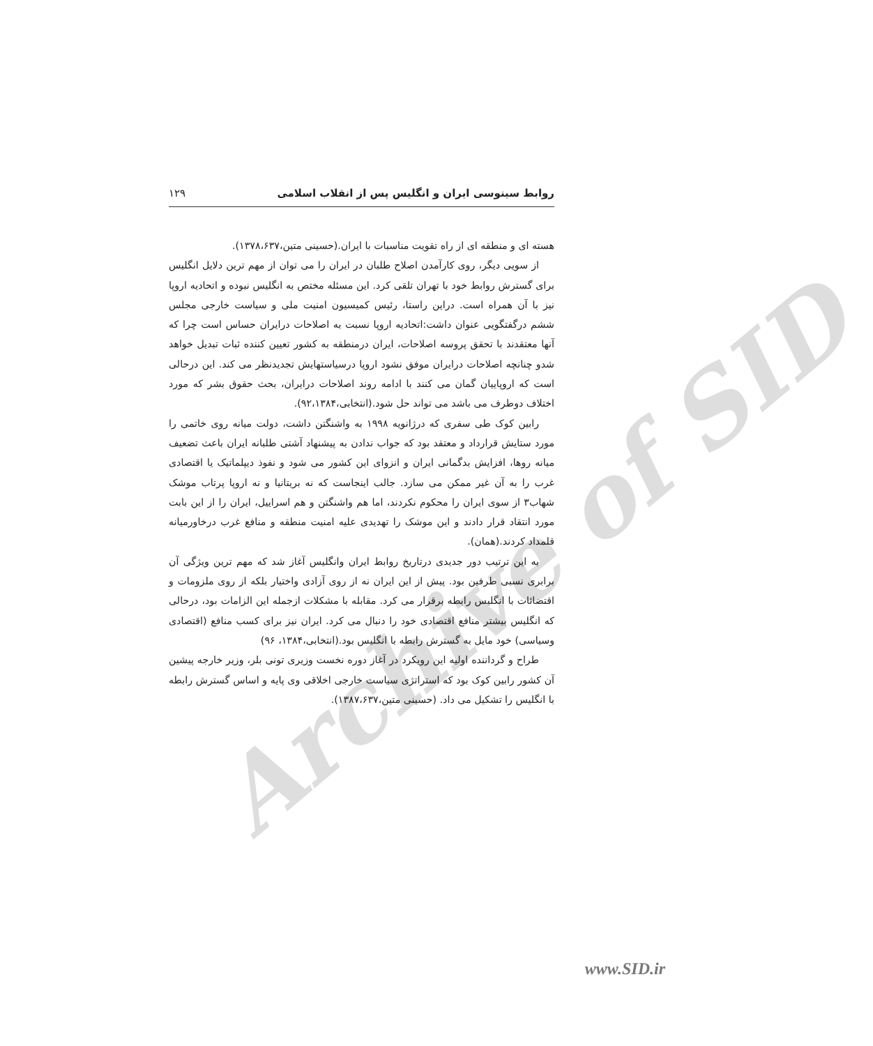روابط سینوسی ایران و انگلیس پس از انقلاب اسلامی ۱۲۹
هسته ای و منطقه ای از راه تقویت مناسبات با ایران.(حسینی متین،۱۳۷۸،۶۳۷).
از سویی دیگر، روی کارآمدن اصلاح طلبان در ایران را می توان از مهم ترین دلایل انگلیس برای گسترش روابط خود با تهران تلقی کرد. این مسئله مختص به انگلیس نبوده و اتحادیه اروپا نیز با آن همراه است. دراین راستا، رئیس کمیسیون امنیت ملی و سیاست خارجی مجلس ششم درگفتگویی عنوان داشت:اتحادیه اروپا نسبت به اصلاحات درایران حساس است چرا که آنها معتقدند با تحقق پروسه اصلاحات، ایران درمنطقه به کشور تعیین کننده ثبات تبدیل خواهد شدو چنانچه اصلاحات درایران موفق نشود اروپا درسیاستهایش تجدیدنظر می کند. این درحالی است که اروپاییان گمان می کنند با ادامه روند اصلاحات درایران، بحث حقوق بشر که مورد اختلاف دوطرف می باشد می تواند حل شود.(انتخابی،۹۲،۱۳۸۴).
رابین کوک طی سفری که درژانویه ۱۹۹۸ به واشنگتن داشت، دولت میانه روی خاتمی را مورد ستایش قرارداد و معتقد بود که جواب ندادن به پیشنهاد آشتی طلبانه ایران باعث تضعیف میانه روها، افزایش بدگمانی ایران و انزوای این کشور می شود و نفوذ دیپلماتیک یا اقتصادی غرب را به آن غیر ممکن می سازد. جالب اینجاست که نه بریتانیا و نه اروپا پرتاب موشک شهاب۳ از سوی ایران را محکوم نکردند، اما هم واشنگتن و هم اسراییل، ایران را از این بابت مورد انتقاد قرار دادند و این موشک را تهدیدی علیه امنیت منطقه و منافع غرب درخاورمیانه قلمداد کردند.(همان).
به این ترتیب دور جدیدی درتاریخ روابط ایران وانگلیس آغاز شد که مهم ترین ویژگی آن برابری نسبی طرفین بود. پیش از این ایران نه از روی آزادی واختیار بلکه از روی ملزومات و اقتضائات با انگلیس رابطه برقرار می کرد. مقابله با مشکلات ازجمله این الزامات بود، درحالی که انگلیس بیشتر منافع اقتصادی خود را دنبال می کرد. ایران نیز برای کسب منافع (اقتصادی وسیاسی) خود مایل به گسترش رابطه با انگلیس بود.(انتخابی،۱۳۸۴، ۹۶)
طراح و گرداننده اولیه این رویکرد در آغاز دوره نخست وزیری تونی بلر، وزیر خارجه پیشین آن کشور رابین کوک بود که استراتژی سیاست خارجی اخلاقی وی پایه و اساس گسترش رابطه با انگلیس را تشکیل می داد. (حسینی متین،۱۳۸۷،۶۳۷).
Archive of SID
www.SID.ir